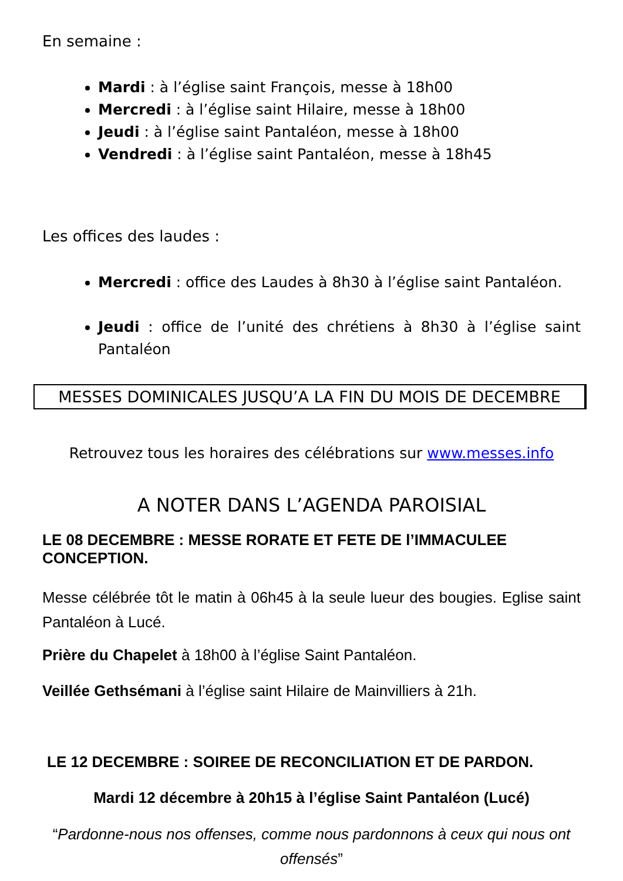En semaine :
Mardi : à l’église saint François, messe à 18h00
Mercredi : à l’église saint Hilaire, messe à 18h00
Jeudi : à l’église saint Pantaléon, messe à 18h00
Vendredi : à l’église saint Pantaléon, messe à 18h45
Les offices des laudes :
Mercredi : office des Laudes à 8h30 à l’église saint Pantaléon.
Jeudi : office de l’unité des chrétiens à 8h30 à l’église saint Pantaléon
MESSES DOMINICALES JUSQU’A LA FIN DU MOIS DE DECEMBRE
Retrouvez tous les horaires des célébrations sur www.messes.info
A NOTER DANS L’AGENDA PAROISIAL
LE 08 DECEMBRE : MESSE RORATE ET FETE DE l’IMMACULEE CONCEPTION.
Messe célébrée tôt le matin à 06h45 à la seule lueur des bougies. Eglise saint Pantaléon à Lucé.
Prière du Chapelet à 18h00 à l’église Saint Pantaléon.
Veillée Gethsémani à l’église saint Hilaire de Mainvilliers à 21h.
LE 12 DECEMBRE : SOIREE DE RECONCILIATION ET DE PARDON.
Mardi 12 décembre à 20h15 à l’église Saint Pantaléon (Lucé)
“Pardonne-nous nos offenses, comme nous pardonnons à ceux qui nous ont offensés”